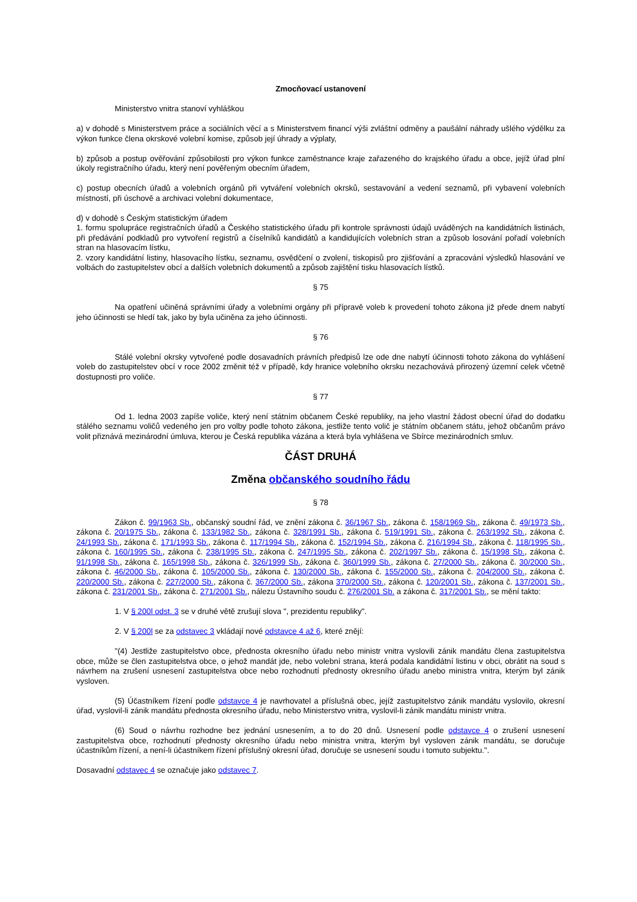Zmocňovací ustanovení
Ministerstvo vnitra stanoví vyhláškou
a) v dohodě s Ministerstvem práce a sociálních věcí a s Ministerstvem financí výši zvláštní odměny a paušální náhrady ušlého výdělku za výkon funkce člena okrskové volební komise, způsob její úhrady a výplaty,
b) způsob a postup ověřování způsobilosti pro výkon funkce zaměstnance kraje zařazeného do krajského úřadu a obce, jejíž úřad plní úkoly registračního úřadu, který není pověřeným obecním úřadem,
c) postup obecních úřadů a volebních orgánů při vytváření volebních okrsků, sestavování a vedení seznamů, při vybavení volebních místností, při úschově a archivaci volební dokumentace,
d) v dohodě s Českým statistickým úřadem
1. formu spolupráce registračních úřadů a Českého statistického úřadu při kontrole správnosti údajů uváděných na kandidátních listinách, při předávání podkladů pro vytvoření registrů a číselníků kandidátů a kandidujících volebních stran a způsob losování pořadí volebních stran na hlasovacím lístku,
2. vzory kandidátní listiny, hlasovacího lístku, seznamu, osvědčení o zvolení, tiskopisů pro zjišťování a zpracování výsledků hlasování ve volbách do zastupitelstev obcí a dalších volebních dokumentů a způsob zajištění tisku hlasovacích lístků.
§ 75
Na opatření učiněná správními úřady a volebními orgány při přípravě voleb k provedení tohoto zákona již přede dnem nabytí jeho účinnosti se hledí tak, jako by byla učiněna za jeho účinnosti.
§ 76
Stálé volební okrsky vytvořené podle dosavadních právních předpisů lze ode dne nabytí účinnosti tohoto zákona do vyhlášení voleb do zastupitelstev obcí v roce 2002 změnit též v případě, kdy hranice volebního okrsku nezachovává přirozený územní celek včetně dostupnosti pro voliče.
§ 77
Od 1. ledna 2003 zapíše voliče, který není státním občanem České republiky, na jeho vlastní žádost obecní úřad do dodatku stálého seznamu voličů vedeného jen pro volby podle tohoto zákona, jestliže tento volič je státním občanem státu, jehož občanům právo volit přiznává mezinárodní úmluva, kterou je Česká republika vázána a která byla vyhlášena ve Sbírce mezinárodních smluv.
ČÁST DRUHÁ
Změna občanského soudního řádu
§ 78
Zákon č. 99/1963 Sb., občanský soudní řád, ve znění zákona č. 36/1967 Sb., zákona č. 158/1969 Sb., zákona č. 49/1973 Sb., zákona č. 20/1975 Sb., zákona č. 133/1982 Sb., zákona č. 328/1991 Sb., zákona č. 519/1991 Sb., zákona č. 263/1992 Sb., zákona č. 24/1993 Sb., zákona č. 171/1993 Sb., zákona č. 117/1994 Sb., zákona č. 152/1994 Sb., zákona č. 216/1994 Sb., zákona č. 118/1995 Sb., zákona č. 160/1995 Sb., zákona č. 238/1995 Sb., zákona č. 247/1995 Sb., zákona č. 202/1997 Sb., zákona č. 15/1998 Sb., zákona č. 91/1998 Sb., zákona č. 165/1998 Sb., zákona č. 326/1999 Sb., zákona č. 360/1999 Sb., zákona č. 27/2000 Sb., zákona č. 30/2000 Sb., zákona č. 46/2000 Sb., zákona č. 105/2000 Sb., zákona č. 130/2000 Sb., zákona č. 155/2000 Sb., zákona č. 204/2000 Sb., zákona č. 220/2000 Sb., zákona č. 227/2000 Sb., zákona č. 367/2000 Sb., zákona 370/2000 Sb., zákona č. 120/2001 Sb., zákona č. 137/2001 Sb., zákona č. 231/2001 Sb., zákona č. 271/2001 Sb., nálezu Ústavního soudu č. 276/2001 Sb. a zákona č. 317/2001 Sb., se mění takto:
1. V § 200l odst. 3 se v druhé větě zrušují slova ", prezidentu republiky".
2. V § 200l se za odstavec 3 vkládají nové odstavce 4 až 6, které znějí:
"(4) Jestliže zastupitelstvo obce, přednosta okresního úřadu nebo ministr vnitra vyslovili zánik mandátu člena zastupitelstva obce, může se člen zastupitelstva obce, o jehož mandát jde, nebo volební strana, která podala kandidátní listinu v obci, obrátit na soud s návrhem na zrušení usnesení zastupitelstva obce nebo rozhodnutí přednosty okresního úřadu anebo ministra vnitra, kterým byl zánik vysloven.
(5) Účastníkem řízení podle odstavce 4 je navrhovatel a příslušná obec, jejíž zastupitelstvo zánik mandátu vyslovilo, okresní úřad, vyslovil-li zánik mandátu přednosta okresního úřadu, nebo Ministerstvo vnitra, vyslovil-li zánik mandátu ministr vnitra.
(6) Soud o návrhu rozhodne bez jednání usnesením, a to do 20 dnů. Usnesení podle odstavce 4 o zrušení usnesení zastupitelstva obce, rozhodnutí přednosty okresního úřadu nebo ministra vnitra, kterým byl vysloven zánik mandátu, se doručuje účastníkům řízení, a není-li účastníkem řízení příslušný okresní úřad, doručuje se usnesení soudu i tomuto subjektu.".
Dosavadní odstavec 4 se označuje jako odstavec 7.